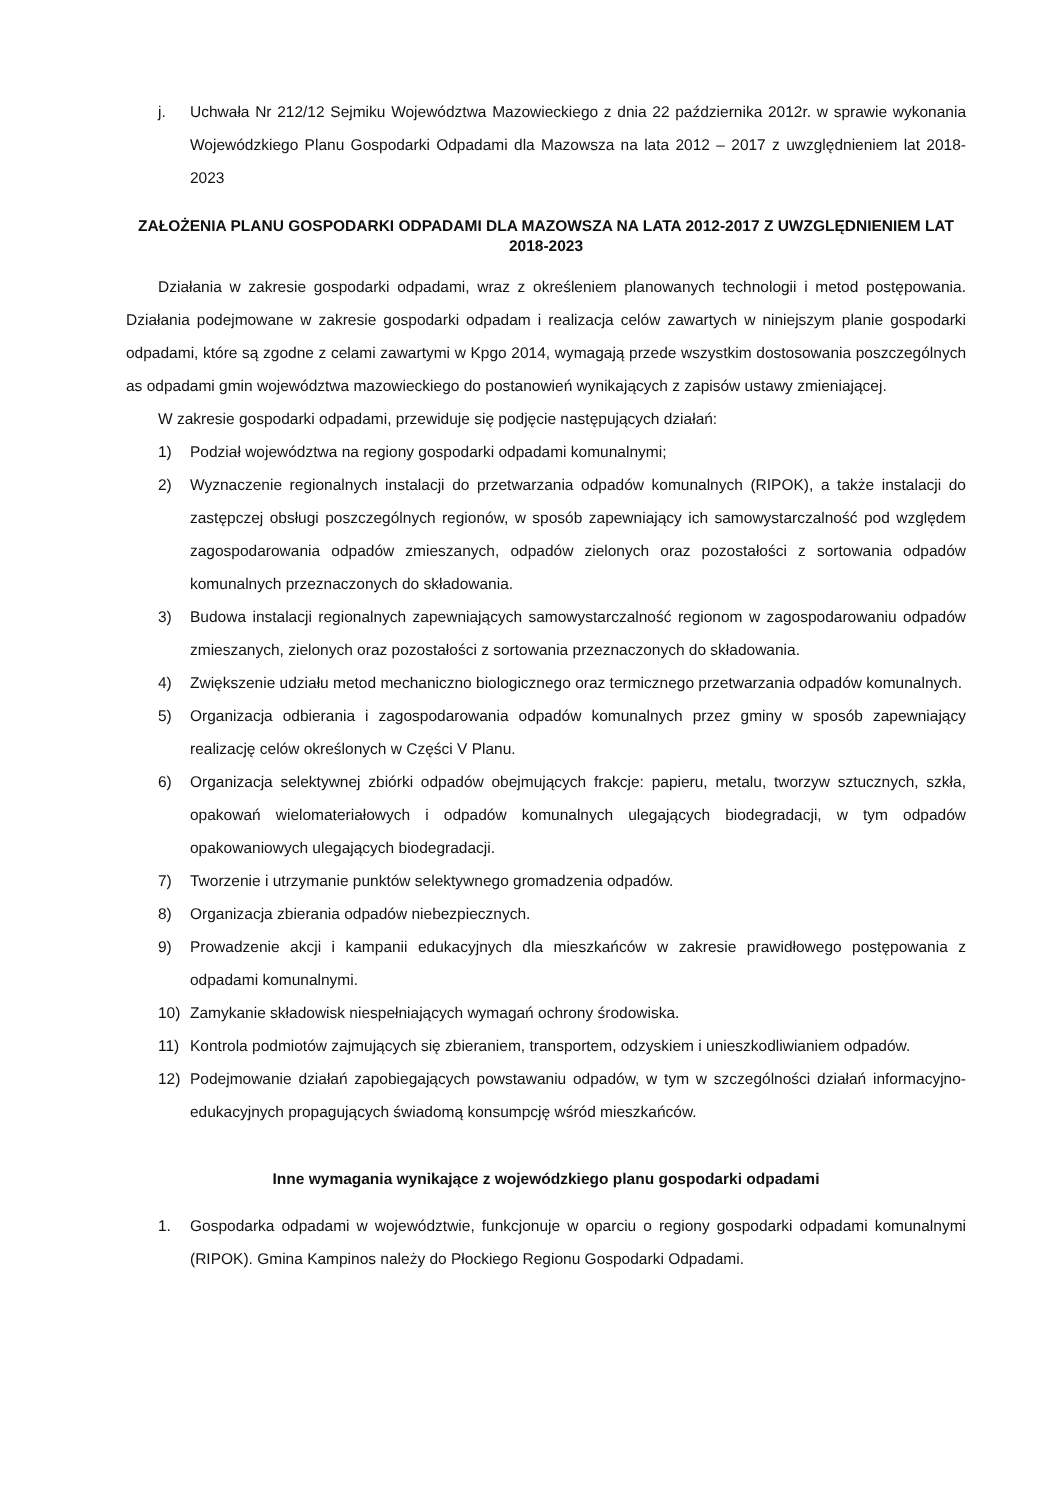j. Uchwała Nr 212/12 Sejmiku Województwa Mazowieckiego z dnia 22 października 2012r. w sprawie wykonania Wojewódzkiego Planu Gospodarki Odpadami dla Mazowsza na lata 2012 – 2017 z uwzględnieniem lat 2018-2023
ZAŁOŻENIA PLANU GOSPODARKI ODPADAMI DLA MAZOWSZA NA LATA 2012-2017 Z UWZGLĘDNIENIEM LAT 2018-2023
Działania w zakresie gospodarki odpadami, wraz z określeniem planowanych technologii i metod postępowania. Działania podejmowane w zakresie gospodarki odpadam i realizacja celów zawartych w niniejszym planie gospodarki odpadami, które są zgodne z celami zawartymi w Kpgo 2014, wymagają przede wszystkim dostosowania poszczególnych as odpadami gmin województwa mazowieckiego do postanowień wynikających z zapisów ustawy zmieniającej.
W zakresie gospodarki odpadami, przewiduje się podjęcie następujących działań:
1) Podział województwa na regiony gospodarki odpadami komunalnymi;
2) Wyznaczenie regionalnych instalacji do przetwarzania odpadów komunalnych (RIPOK), a także instalacji do zastępczej obsługi poszczególnych regionów, w sposób zapewniający ich samowystarczalność pod względem zagospodarowania odpadów zmieszanych, odpadów zielonych oraz pozostałości z sortowania odpadów komunalnych przeznaczonych do składowania.
3) Budowa instalacji regionalnych zapewniających samowystarczalność regionom w zagospodarowaniu odpadów zmieszanych, zielonych oraz pozostałości z sortowania przeznaczonych do składowania.
4) Zwiększenie udziału metod mechaniczno biologicznego oraz termicznego przetwarzania odpadów komunalnych.
5) Organizacja odbierania i zagospodarowania odpadów komunalnych przez gminy w sposób zapewniający realizację celów określonych w Części V Planu.
6) Organizacja selektywnej zbiórki odpadów obejmujących frakcje: papieru, metalu, tworzyw sztucznych, szkła, opakowań wielomateriałowych i odpadów komunalnych ulegających biodegradacji, w tym odpadów opakowaniowych ulegających biodegradacji.
7) Tworzenie i utrzymanie punktów selektywnego gromadzenia odpadów.
8) Organizacja zbierania odpadów niebezpiecznych.
9) Prowadzenie akcji i kampanii edukacyjnych dla mieszkańców w zakresie prawidłowego postępowania z odpadami komunalnymi.
10) Zamykanie składowisk niespełniających wymagań ochrony środowiska.
11) Kontrola podmiotów zajmujących się zbieraniem, transportem, odzyskiem i unieszkodliwianiem odpadów.
12) Podejmowanie działań zapobiegających powstawaniu odpadów, w tym w szczególności działań informacyjno-edukacyjnych propagujących świadomą konsumpcję wśród mieszkańców.
Inne wymagania wynikające z wojewódzkiego planu gospodarki odpadami
1. Gospodarka odpadami w województwie, funkcjonuje w oparciu o regiony gospodarki odpadami komunalnymi (RIPOK). Gmina Kampinos należy do Płockiego Regionu Gospodarki Odpadami.